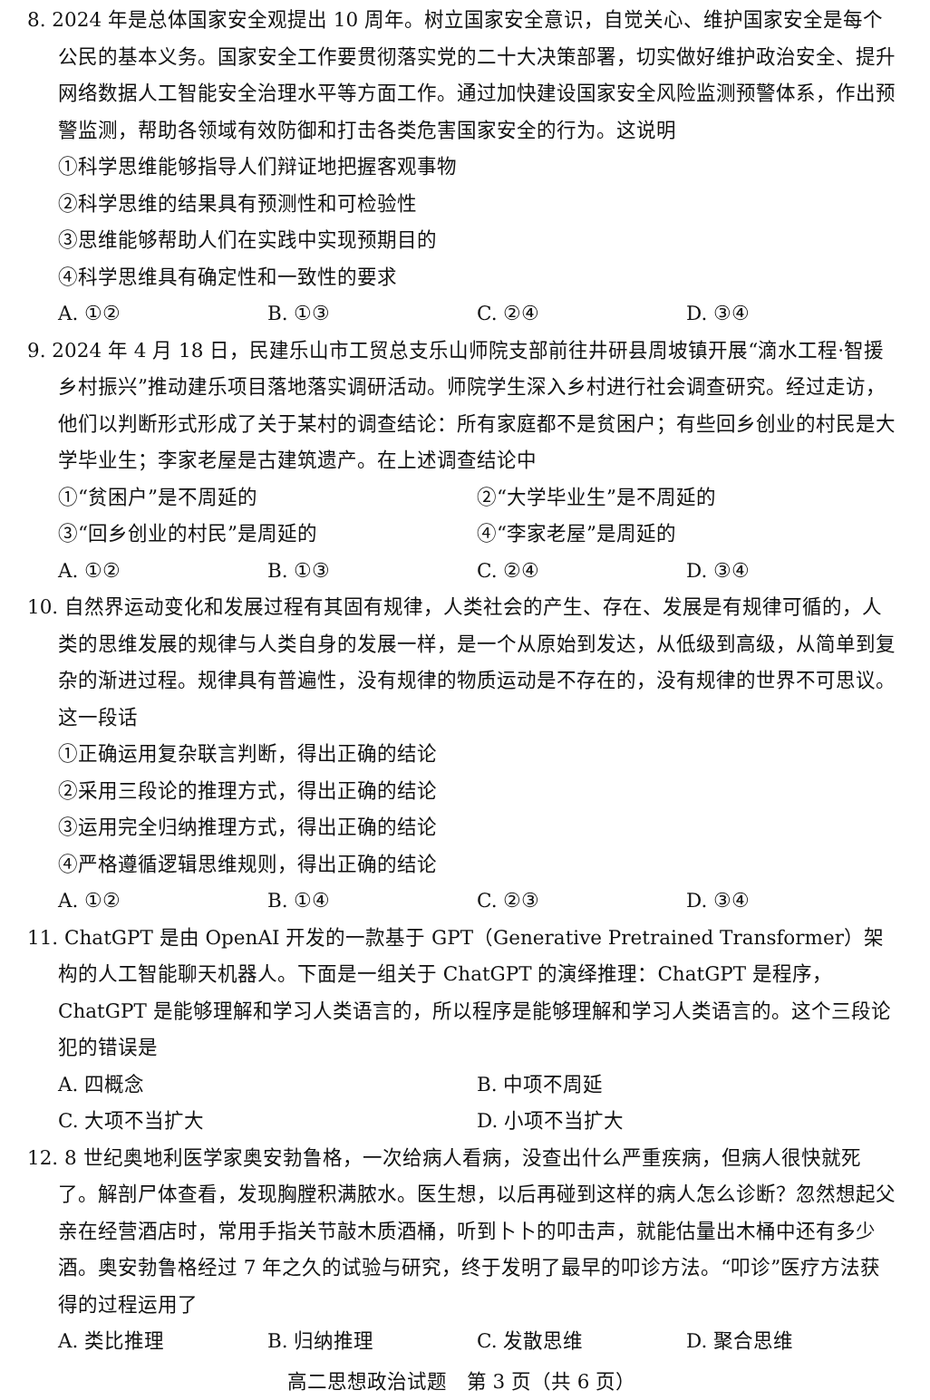8. 2024 年是总体国家安全观提出 10 周年。树立国家安全意识，自觉关心、维护国家安全是每个公民的基本义务。国家安全工作要贯彻落实党的二十大决策部署，切实做好维护政治安全、提升网络数据人工智能安全治理水平等方面工作。通过加快建设国家安全风险监测预警体系，作出预警监测，帮助各领域有效防御和打击各类危害国家安全的行为。这说明
①科学思维能够指导人们辩证地把握客观事物
②科学思维的结果具有预测性和可检验性
③思维能够帮助人们在实践中实现预期目的
④科学思维具有确定性和一致性的要求
A. ①② B. ①③ C. ②④ D. ③④
9. 2024 年 4 月 18 日，民建乐山市工贸总支乐山师院支部前往井研县周坡镇开展“滴水工程·智援乡村振兴”推动建乐项目落地落实调研活动。师院学生深入乡村进行社会调查研究。经过走访，他们以判断形式形成了关于某村的调查结论：所有家庭都不是贫困户；有些回乡创业的村民是大学毕业生；李家老屋是古建筑遗产。在上述调查结论中
①“贫困户”是不周延的 ②“大学毕业生”是不周延的
③“回乡创业的村民”是周延的 ④“李家老屋”是周延的
A. ①② B. ①③ C. ②④ D. ③④
10. 自然界运动变化和发展过程有其固有规律，人类社会的产生、存在、发展是有规律可循的，人类的思维发展的规律与人类自身的发展一样，是一个从原始到发达，从低级到高级，从简单到复杂的渐进过程。规律具有普遍性，没有规律的物质运动是不存在的，没有规律的世界不可思议。这一段话
①正确运用复杂联言判断，得出正确的结论
②采用三段论的推理方式，得出正确的结论
③运用完全归纳推理方式，得出正确的结论
④严格遵循逻辑思维规则，得出正确的结论
A. ①② B. ①④ C. ②③ D. ③④
11. ChatGPT 是由 OpenAI 开发的一款基于 GPT（Generative Pretrained Transformer）架构的人工智能聊天机器人。下面是一组关于 ChatGPT 的演绎推理：ChatGPT 是程序，ChatGPT 是能够理解和学习人类语言的，所以程序是能够理解和学习人类语言的。这个三段论犯的错误是
A. 四概念 B. 中项不周延
C. 大项不当扩大 D. 小项不当扩大
12. 8 世纪奥地利医学家奥安勃鲁格，一次给病人看病，没查出什么严重疾病，但病人很快就死了。解剖尸体查看，发现胸膛积满脓水。医生想，以后再碰到这样的病人怎么诊断？忽然想起父亲在经营酒店时，常用手指关节敲木质酒桶，听到卜卜的叩击声，就能估量出木桶中还有多少酒。奥安勃鲁格经过 7 年之久的试验与研究，终于发明了最早的叩诊方法。“叩诊”医疗方法获得的过程运用了
A. 类比推理 B. 归纳推理 C. 发散思维 D. 聚合思维
高二思想政治试题　第 3 页（共 6 页）